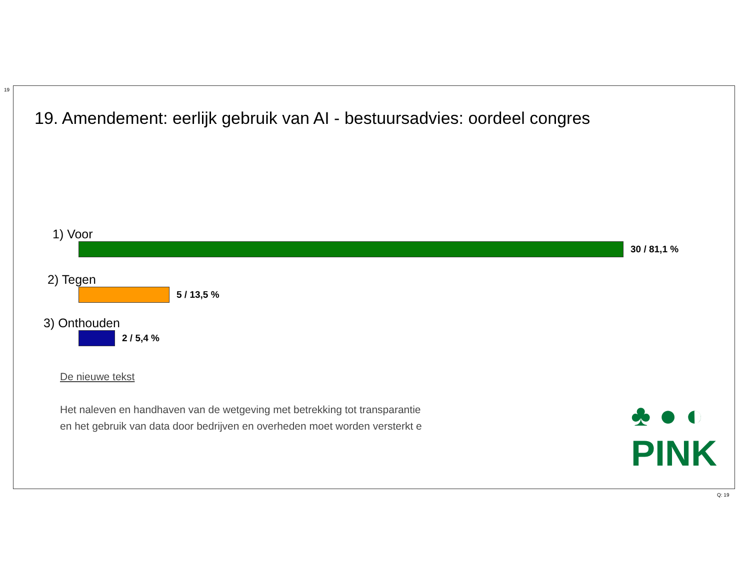19
19. Amendement: eerlijk gebruik van AI - bestuursadvies: oordeel congres
1) Voor
30 / 81,1 %
2) Tegen
5 / 13,5 %
3) Onthouden
2 / 5,4 %
De nieuwe tekst
Het naleven en handhaven van de wetgeving met betrekking tot transparantie
en het gebruik van data door bedrijven en overheden moet worden versterkt e
♣ ● ◐
PINK
Q: 19